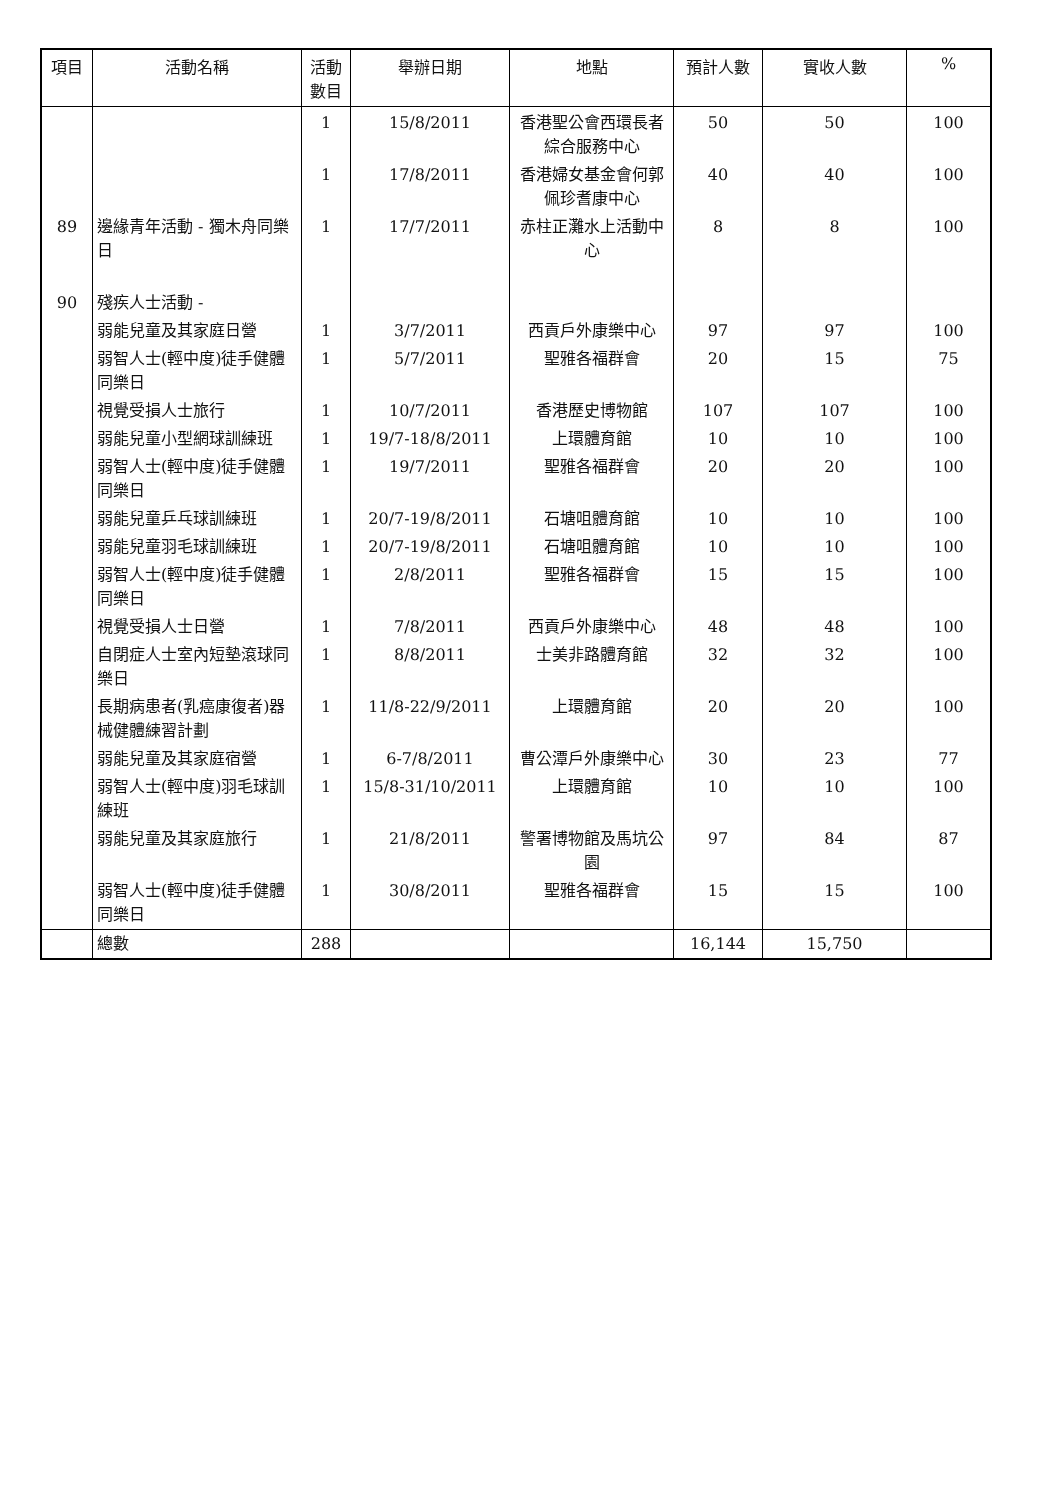| 項目 | 活動名稱 | 活動數目 | 舉辦日期 | 地點 | 預計人數 | 實收人數 | % |
| --- | --- | --- | --- | --- | --- | --- | --- |
| | | 1 | 15/8/2011 | 香港聖公會西環長者綜合服務中心 | 50 | 50 | 100 |
| | | 1 | 17/8/2011 | 香港婦女基金會何郭佩珍耆康中心 | 40 | 40 | 100 |
| 89 | 邊緣青年活動 - 獨木舟同樂日 | 1 | 17/7/2011 | 赤柱正灘水上活動中心 | 8 | 8 | 100 |
| 90 | 殘疾人士活動 - | | | | | | |
| | 弱能兒童及其家庭日營 | 1 | 3/7/2011 | 西貢戶外康樂中心 | 97 | 97 | 100 |
| | 弱智人士(輕中度)徒手健體同樂日 | 1 | 5/7/2011 | 聖雅各福群會 | 20 | 15 | 75 |
| | 視覺受損人士旅行 | 1 | 10/7/2011 | 香港歷史博物館 | 107 | 107 | 100 |
| | 弱能兒童小型網球訓練班 | 1 | 19/7-18/8/2011 | 上環體育館 | 10 | 10 | 100 |
| | 弱智人士(輕中度)徒手健體同樂日 | 1 | 19/7/2011 | 聖雅各福群會 | 20 | 20 | 100 |
| | 弱能兒童乒乓球訓練班 | 1 | 20/7-19/8/2011 | 石塘咀體育館 | 10 | 10 | 100 |
| | 弱能兒童羽毛球訓練班 | 1 | 20/7-19/8/2011 | 石塘咀體育館 | 10 | 10 | 100 |
| | 弱智人士(輕中度)徒手健體同樂日 | 1 | 2/8/2011 | 聖雅各福群會 | 15 | 15 | 100 |
| | 視覺受損人士日營 | 1 | 7/8/2011 | 西貢戶外康樂中心 | 48 | 48 | 100 |
| | 自閉症人士室內短墊滾球同樂日 | 1 | 8/8/2011 | 士美非路體育館 | 32 | 32 | 100 |
| | 長期病患者(乳癌康復者)器械健體練習計劃 | 1 | 11/8-22/9/2011 | 上環體育館 | 20 | 20 | 100 |
| | 弱能兒童及其家庭宿營 | 1 | 6-7/8/2011 | 曹公潭戶外康樂中心 | 30 | 23 | 77 |
| | 弱智人士(輕中度)羽毛球訓練班 | 1 | 15/8-31/10/2011 | 上環體育館 | 10 | 10 | 100 |
| | 弱能兒童及其家庭旅行 | 1 | 21/8/2011 | 警署博物館及馬坑公園 | 97 | 84 | 87 |
| | 弱智人士(輕中度)徒手健體同樂日 | 1 | 30/8/2011 | 聖雅各福群會 | 15 | 15 | 100 |
| | 總數 | 288 | | | 16,144 | 15,750 | |